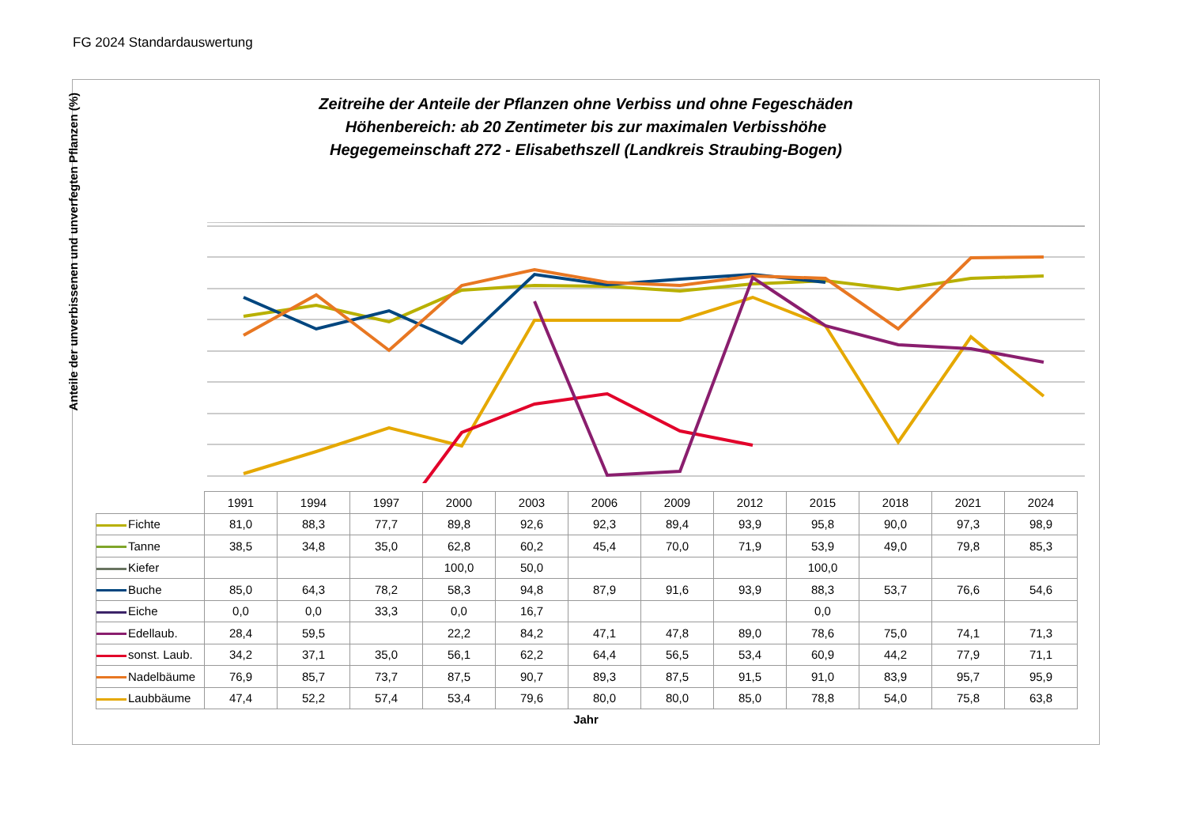FG 2024 Standardauswertung
Zeitreihe der Anteile der Pflanzen ohne Verbiss und ohne Fegeschäden
Höhenbereich: ab 20 Zentimeter bis zur maximalen Verbisshöhe
Hegegemeinschaft 272 - Elisabethszell (Landkreis Straubing-Bogen)
Anteile der unverbissenen und unverfegten Pflanzen (%)
| | 1991 | 1994 | 1997 | 2000 | 2003 | 2006 | 2009 | 2012 | 2015 | 2018 | 2021 | 2024 |
| Fichte | 81,0 | 88,3 | 77,7 | 89,8 | 92,6 | 92,3 | 89,4 | 93,9 | 95,8 | 90,0 | 97,3 | 98,9 |
| Tanne | 38,5 | 34,8 | 35,0 | 62,8 | 60,2 | 45,4 | 70,0 | 71,9 | 53,9 | 49,0 | 79,8 | 85,3 |
| Kiefer | | | | 100,0 | 50,0 | | | | 100,0 | | | |
| Buche | 85,0 | 64,3 | 78,2 | 58,3 | 94,8 | 87,9 | 91,6 | 93,9 | 88,3 | 53,7 | 76,6 | 54,6 |
| Eiche | 0,0 | 0,0 | 33,3 | 0,0 | 16,7 | | | | 0,0 | | | |
| Edellaub. | 28,4 | 59,5 | | 22,2 | 84,2 | 47,1 | 47,8 | 89,0 | 78,6 | 75,0 | 74,1 | 71,3 |
| sonst. Laub. | 34,2 | 37,1 | 35,0 | 56,1 | 62,2 | 64,4 | 56,5 | 53,4 | 60,9 | 44,2 | 77,9 | 71,1 |
| Nadelbäume | 76,9 | 85,7 | 73,7 | 87,5 | 90,7 | 89,3 | 87,5 | 91,5 | 91,0 | 83,9 | 95,7 | 95,9 |
| Laubbäume | 47,4 | 52,2 | 57,4 | 53,4 | 79,6 | 80,0 | 80,0 | 85,0 | 78,8 | 54,0 | 75,8 | 63,8 |
Jahr